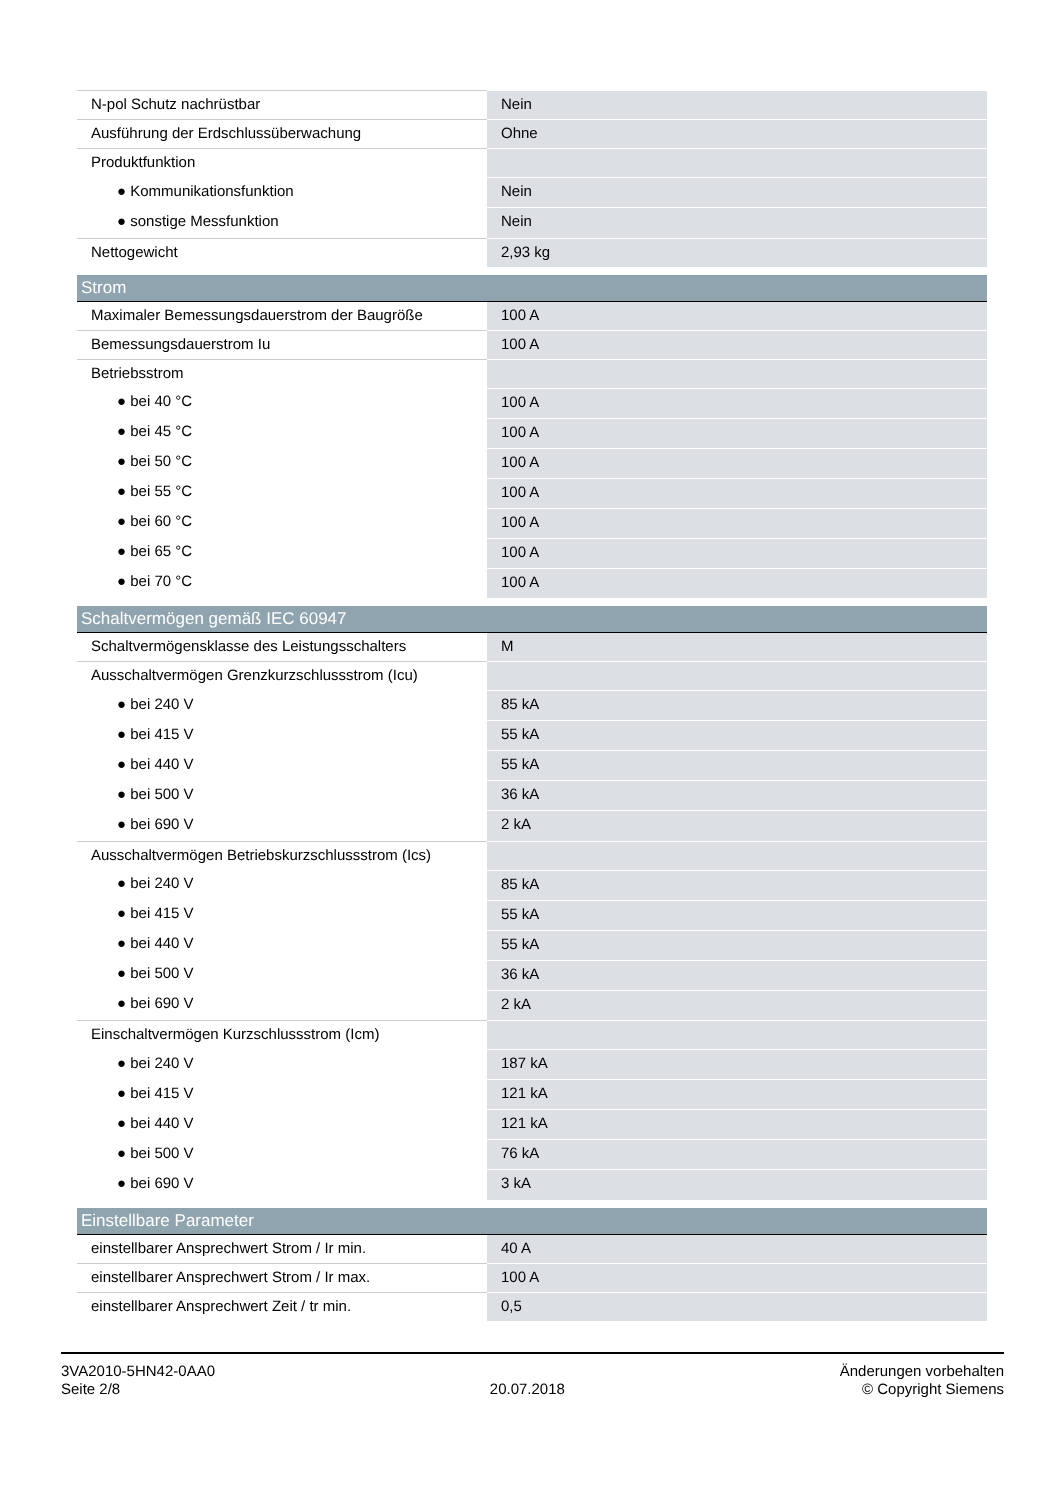| N-pol Schutz nachrüstbar | Nein |
| Ausführung der Erdschlussüberwachung | Ohne |
| Produktfunktion | |
| ● Kommunikationsfunktion | Nein |
| ● sonstige Messfunktion | Nein |
| Nettogewicht | 2,93 kg |
| Strom | |
| Maximaler Bemessungsdauerstrom der Baugröße | 100 A |
| Bemessungsdauerstrom Iu | 100 A |
| Betriebsstrom | |
| ● bei 40 °C | 100 A |
| ● bei 45 °C | 100 A |
| ● bei 50 °C | 100 A |
| ● bei 55 °C | 100 A |
| ● bei 60 °C | 100 A |
| ● bei 65 °C | 100 A |
| ● bei 70 °C | 100 A |
| Schaltvermögen gemäß IEC 60947 | |
| Schaltvermögensklasse des Leistungsschalters | M |
| Ausschaltvermögen Grenzkurzschlussstrom (Icu) | |
| ● bei 240 V | 85 kA |
| ● bei 415 V | 55 kA |
| ● bei 440 V | 55 kA |
| ● bei 500 V | 36 kA |
| ● bei 690 V | 2 kA |
| Ausschaltvermögen Betriebskurzschlussstrom (Ics) | |
| ● bei 240 V | 85 kA |
| ● bei 415 V | 55 kA |
| ● bei 440 V | 55 kA |
| ● bei 500 V | 36 kA |
| ● bei 690 V | 2 kA |
| Einschaltvermögen Kurzschlussstrom (Icm) | |
| ● bei 240 V | 187 kA |
| ● bei 415 V | 121 kA |
| ● bei 440 V | 121 kA |
| ● bei 500 V | 76 kA |
| ● bei 690 V | 3 kA |
| Einstellbare Parameter | |
| einstellbarer Ansprechwert Strom / Ir min. | 40 A |
| einstellbarer Ansprechwert Strom / Ir max. | 100 A |
| einstellbarer Ansprechwert Zeit / tr min. | 0,5 |
3VA2010-5HN42-0AA0
Seite 2/8
20.07.2018
Änderungen vorbehalten
© Copyright Siemens